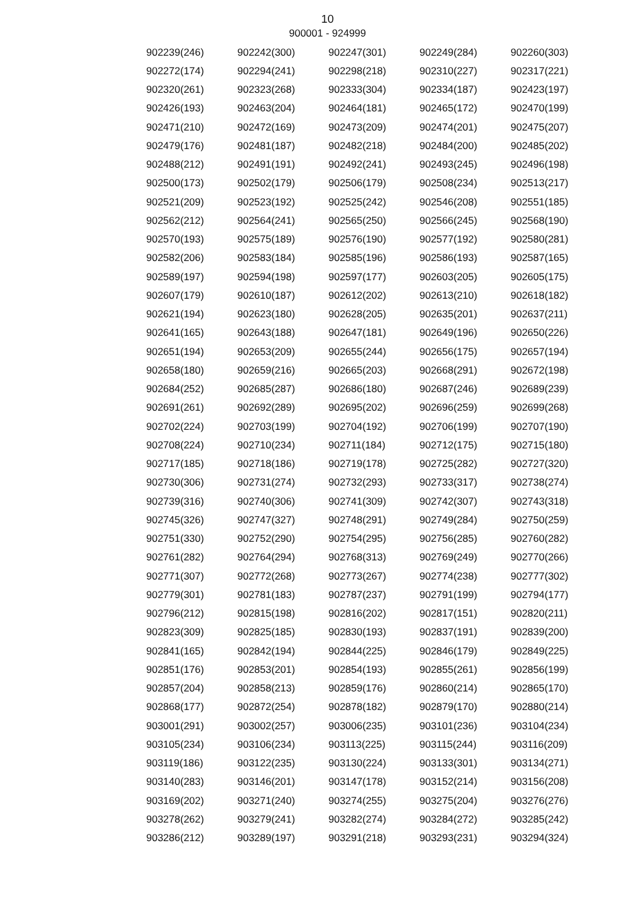10
900001 - 924999
| 902239(246) | 902242(300) | 902247(301) | 902249(284) | 902260(303) |
| 902272(174) | 902294(241) | 902298(218) | 902310(227) | 902317(221) |
| 902320(261) | 902323(268) | 902333(304) | 902334(187) | 902423(197) |
| 902426(193) | 902463(204) | 902464(181) | 902465(172) | 902470(199) |
| 902471(210) | 902472(169) | 902473(209) | 902474(201) | 902475(207) |
| 902479(176) | 902481(187) | 902482(218) | 902484(200) | 902485(202) |
| 902488(212) | 902491(191) | 902492(241) | 902493(245) | 902496(198) |
| 902500(173) | 902502(179) | 902506(179) | 902508(234) | 902513(217) |
| 902521(209) | 902523(192) | 902525(242) | 902546(208) | 902551(185) |
| 902562(212) | 902564(241) | 902565(250) | 902566(245) | 902568(190) |
| 902570(193) | 902575(189) | 902576(190) | 902577(192) | 902580(281) |
| 902582(206) | 902583(184) | 902585(196) | 902586(193) | 902587(165) |
| 902589(197) | 902594(198) | 902597(177) | 902603(205) | 902605(175) |
| 902607(179) | 902610(187) | 902612(202) | 902613(210) | 902618(182) |
| 902621(194) | 902623(180) | 902628(205) | 902635(201) | 902637(211) |
| 902641(165) | 902643(188) | 902647(181) | 902649(196) | 902650(226) |
| 902651(194) | 902653(209) | 902655(244) | 902656(175) | 902657(194) |
| 902658(180) | 902659(216) | 902665(203) | 902668(291) | 902672(198) |
| 902684(252) | 902685(287) | 902686(180) | 902687(246) | 902689(239) |
| 902691(261) | 902692(289) | 902695(202) | 902696(259) | 902699(268) |
| 902702(224) | 902703(199) | 902704(192) | 902706(199) | 902707(190) |
| 902708(224) | 902710(234) | 902711(184) | 902712(175) | 902715(180) |
| 902717(185) | 902718(186) | 902719(178) | 902725(282) | 902727(320) |
| 902730(306) | 902731(274) | 902732(293) | 902733(317) | 902738(274) |
| 902739(316) | 902740(306) | 902741(309) | 902742(307) | 902743(318) |
| 902745(326) | 902747(327) | 902748(291) | 902749(284) | 902750(259) |
| 902751(330) | 902752(290) | 902754(295) | 902756(285) | 902760(282) |
| 902761(282) | 902764(294) | 902768(313) | 902769(249) | 902770(266) |
| 902771(307) | 902772(268) | 902773(267) | 902774(238) | 902777(302) |
| 902779(301) | 902781(183) | 902787(237) | 902791(199) | 902794(177) |
| 902796(212) | 902815(198) | 902816(202) | 902817(151) | 902820(211) |
| 902823(309) | 902825(185) | 902830(193) | 902837(191) | 902839(200) |
| 902841(165) | 902842(194) | 902844(225) | 902846(179) | 902849(225) |
| 902851(176) | 902853(201) | 902854(193) | 902855(261) | 902856(199) |
| 902857(204) | 902858(213) | 902859(176) | 902860(214) | 902865(170) |
| 902868(177) | 902872(254) | 902878(182) | 902879(170) | 902880(214) |
| 903001(291) | 903002(257) | 903006(235) | 903101(236) | 903104(234) |
| 903105(234) | 903106(234) | 903113(225) | 903115(244) | 903116(209) |
| 903119(186) | 903122(235) | 903130(224) | 903133(301) | 903134(271) |
| 903140(283) | 903146(201) | 903147(178) | 903152(214) | 903156(208) |
| 903169(202) | 903271(240) | 903274(255) | 903275(204) | 903276(276) |
| 903278(262) | 903279(241) | 903282(274) | 903284(272) | 903285(242) |
| 903286(212) | 903289(197) | 903291(218) | 903293(231) | 903294(324) |